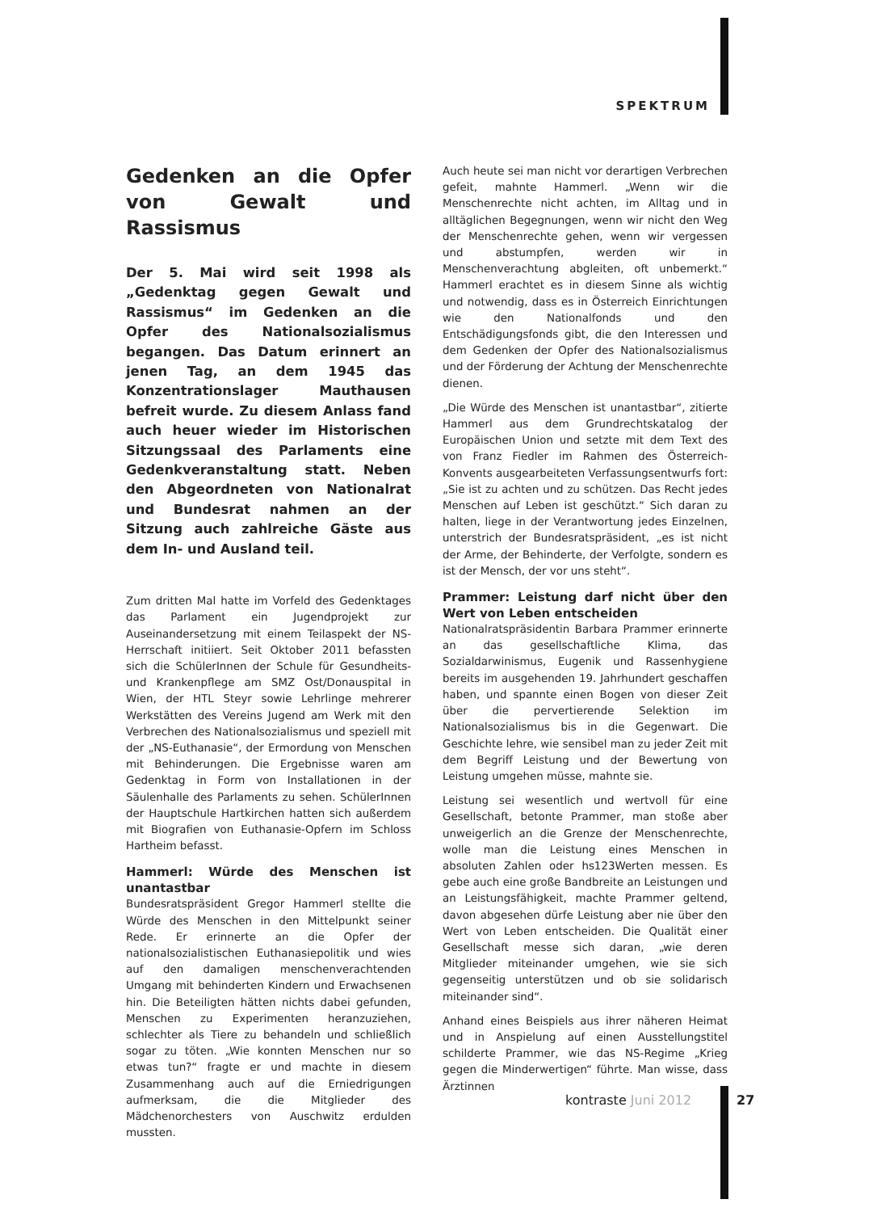SPEKTRUM
Gedenken an die Opfer von Gewalt und Rassismus
Der 5. Mai wird seit 1998 als „Gedenktag gegen Gewalt und Rassismus“ im Gedenken an die Opfer des Nationalsozialismus begangen. Das Datum erinnert an jenen Tag, an dem 1945 das Konzentrationslager Mauthausen befreit wurde. Zu diesem Anlass fand auch heuer wieder im Historischen Sitzungssaal des Parlaments eine Gedenkveranstaltung statt. Neben den Abgeordneten von Nationalrat und Bundesrat nahmen an der Sitzung auch zahlreiche Gäste aus dem In- und Ausland teil.
Zum dritten Mal hatte im Vorfeld des Gedenktages das Parlament ein Jugendprojekt zur Auseinandersetzung mit einem Teilaspekt der NS-Herrschaft initiiert. Seit Oktober 2011 befassten sich die SchülerInnen der Schule für Gesundheits- und Krankenpflege am SMZ Ost/Donauspital in Wien, der HTL Steyr sowie Lehrlinge mehrerer Werkstätten des Vereins Jugend am Werk mit den Verbrechen des Nationalsozialismus und speziell mit der „NS-Euthanasie“, der Ermordung von Menschen mit Behinderungen. Die Ergebnisse waren am Gedenktag in Form von Installationen in der Säulenhalle des Parlaments zu sehen. SchülerInnen der Hauptschule Hartkirchen hatten sich außerdem mit Biografien von Euthanasie-Opfern im Schloss Hartheim befasst.
Hammerl: Würde des Menschen ist unantastbar
Bundesratspräsident Gregor Hammerl stellte die Würde des Menschen in den Mittelpunkt seiner Rede. Er erinnerte an die Opfer der nationalsozialistischen Euthanasiepolitik und wies auf den damaligen menschenverachtenden Umgang mit behinderten Kindern und Erwachsenen hin. Die Beteiligten hätten nichts dabei gefunden, Menschen zu Experimenten heranzuziehen, schlechter als Tiere zu behandeln und schließlich sogar zu töten. „Wie konnten Menschen nur so etwas tun?“ fragte er und machte in diesem Zusammenhang auch auf die Erniedrigungen aufmerksam, die die Mitglieder des Mädchenorchesters von Auschwitz erdulden mussten.
Auch heute sei man nicht vor derartigen Verbrechen gefeit, mahnte Hammerl. „Wenn wir die Menschenrechte nicht achten, im Alltag und in alltäglichen Begegnungen, wenn wir nicht den Weg der Menschenrechte gehen, wenn wir vergessen und abstumpfen, werden wir in Menschenverachtung abgleiten, oft unbemerkt.“ Hammerl erachtet es in diesem Sinne als wichtig und notwendig, dass es in Österreich Einrichtungen wie den Nationalfonds und den Entschädigungsfonds gibt, die den Interessen und dem Gedenken der Opfer des Nationalsozialismus und der Förderung der Achtung der Menschenrechte dienen.
„Die Würde des Menschen ist unantastbar“, zitierte Hammerl aus dem Grundrechtskatalog der Europäischen Union und setzte mit dem Text des von Franz Fiedler im Rahmen des Österreich-Konvents ausgearbeiteten Verfassungsentwurfs fort: „Sie ist zu achten und zu schützen. Das Recht jedes Menschen auf Leben ist geschützt.“ Sich daran zu halten, liege in der Verantwortung jedes Einzelnen, unterstrich der Bundesratspräsident, „es ist nicht der Arme, der Behinderte, der Verfolgte, sondern es ist der Mensch, der vor uns steht“.
Prammer: Leistung darf nicht über den Wert von Leben entscheiden
Nationalratspräsidentin Barbara Prammer erinnerte an das gesellschaftliche Klima, das Sozialdarwinismus, Eugenik und Rassenhygiene bereits im ausgehenden 19. Jahrhundert geschaffen haben, und spannte einen Bogen von dieser Zeit über die pervertierende Selektion im Nationalsozialismus bis in die Gegenwart. Die Geschichte lehre, wie sensibel man zu jeder Zeit mit dem Begriff Leistung und der Bewertung von Leistung umgehen müsse, mahnte sie.
Leistung sei wesentlich und wertvoll für eine Gesellschaft, betonte Prammer, man stoße aber unweigerlich an die Grenze der Menschenrechte, wolle man die Leistung eines Menschen in absoluten Zahlen oder hs123Werten messen. Es gebe auch eine große Bandbreite an Leistungen und an Leistungsfähigkeit, machte Prammer geltend, davon abgesehen dürfe Leistung aber nie über den Wert von Leben entscheiden. Die Qualität einer Gesellschaft messe sich daran, „wie deren Mitglieder miteinander umgehen, wie sie sich gegenseitig unterstützen und ob sie solidarisch miteinander sind“.
Anhand eines Beispiels aus ihrer näheren Heimat und in Anspielung auf einen Ausstellungstitel schilderte Prammer, wie das NS-Regime „Krieg gegen die Minderwertigen“ führte. Man wisse, dass Ärztinnen
kontraste Juni 2012 27